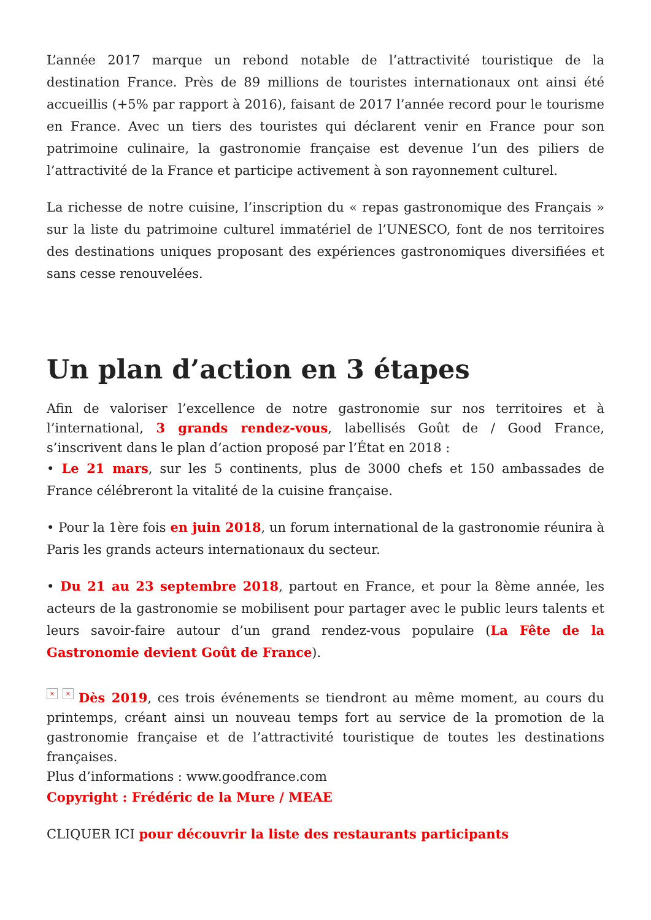L’année 2017 marque un rebond notable de l’attractivité touristique de la destination France. Près de 89 millions de touristes internationaux ont ainsi été accueillis (+5% par rapport à 2016), faisant de 2017 l’année record pour le tourisme en France. Avec un tiers des touristes qui déclarent venir en France pour son patrimoine culinaire, la gastronomie française est devenue l’un des piliers de l’attractivité de la France et participe activement à son rayonnement culturel.
La richesse de notre cuisine, l’inscription du « repas gastronomique des Français » sur la liste du patrimoine culturel immatériel de l’UNESCO, font de nos territoires des destinations uniques proposant des expériences gastronomiques diversifiées et sans cesse renouvelées.
Un plan d’action en 3 étapes
Afin de valoriser l’excellence de notre gastronomie sur nos territoires et à l’international, 3 grands rendez-vous, labellisés Goût de / Good France, s’inscrivent dans le plan d’action proposé par l’État en 2018 :
• Le 21 mars, sur les 5 continents, plus de 3000 chefs et 150 ambassades de France célébreront la vitalité de la cuisine française.
• Pour la 1ère fois en juin 2018, un forum international de la gastronomie réunira à Paris les grands acteurs internationaux du secteur.
• Du 21 au 23 septembre 2018, partout en France, et pour la 8ème année, les acteurs de la gastronomie se mobilisent pour partager avec le public leurs talents et leurs savoir-faire autour d’un grand rendez-vous populaire (La Fête de la Gastronomie devient Goût de France).
× × Dès 2019, ces trois événements se tiendront au même moment, au cours du printemps, créant ainsi un nouveau temps fort au service de la promotion de la gastronomie française et de l’attractivité touristique de toutes les destinations françaises.
Plus d’informations : www.goodfrance.com
Copyright : Frédéric de la Mure / MEAE
CLIQUER ICI pour découvrir la liste des restaurants participants